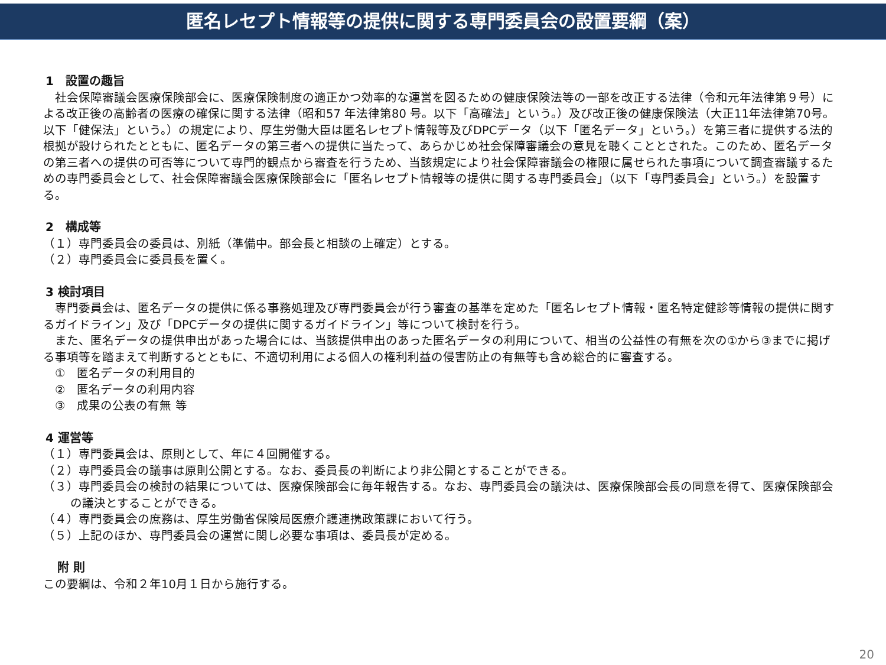匿名レセプト情報等の提供に関する専門委員会の設置要綱（案）
1　設置の趣旨
　社会保障審議会医療保険部会に、医療保険制度の適正かつ効率的な運営を図るための健康保険法等の一部を改正する法律（令和元年法律第９号）による改正後の高齢者の医療の確保に関する法律（昭和57 年法律第80 号。以下「高確法」という。）及び改正後の健康保険法（大正11年法律第70号。以下「健保法」という。）の規定により、厚生労働大臣は匿名レセプト情報等及びDPCデータ（以下「匿名データ」という。）を第三者に提供する法的根拠が設けられたとともに、匿名データの第三者への提供に当たって、あらかじめ社会保障審議会の意見を聴くこととされた。このため、匿名データの第三者への提供の可否等について専門的観点から審査を行うため、当該規定により社会保障審議会の権限に属せられた事項について調査審議するための専門委員会として、社会保障審議会医療保険部会に「匿名レセプト情報等の提供に関する専門委員会」（以下「専門委員会」という。）を設置する。
2　構成等
（１）専門委員会の委員は、別紙（準備中。部会長と相談の上確定）とする。
（２）専門委員会に委員長を置く。
3 検討項目
　専門委員会は、匿名データの提供に係る事務処理及び専門委員会が行う審査の基準を定めた「匿名レセプト情報・匿名特定健診等情報の提供に関するガイドライン」及び「DPCデータの提供に関するガイドライン」等について検討を行う。
　また、匿名データの提供申出があった場合には、当該提供申出のあった匿名データの利用について、相当の公益性の有無を次の①から③までに掲げる事項等を踏まえて判断するとともに、不適切利用による個人の権利利益の侵害防止の有無等も含め総合的に審査する。
　①　匿名データの利用目的
　②　匿名データの利用内容
　③　成果の公表の有無 等
4 運営等
（１）専門委員会は、原則として、年に４回開催する。
（２）専門委員会の議事は原則公開とする。なお、委員長の判断により非公開とすることができる。
（３）専門委員会の検討の結果については、医療保険部会に毎年報告する。なお、専門委員会の議決は、医療保険部会長の同意を得て、医療保険部会の議決とすることができる。
（４）専門委員会の庶務は、厚生労働省保険局医療介護連携政策課において行う。
（５）上記のほか、専門委員会の運営に関し必要な事項は、委員長が定める。
　附 則
この要綱は、令和２年10月１日から施行する。
20